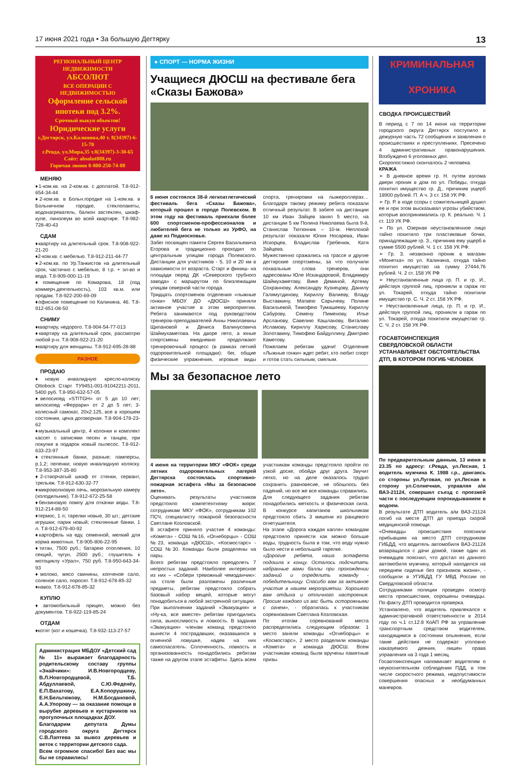17 июня 2021 года • За большую Дегтярку 13
РЕГИОНАЛЬНЫЙ ЦЕНТР НЕДВИЖИМОСТИ
АБСОЛЮТ
ВСЕ ОПЕРАЦИИ С НЕДВИЖИМОСТЬЮ
Оформление сельской ипотеки под 3.2%.
Срочный выкуп объектов!
Юридические услуги
г.Дегтярск, ул.Калинина,40 т. 8(34397)-6-15-70
г.Ревда, ул.Мира,35 т.8(34397)-3-30-65
Сайт: absolut888.ru
Горячая линия 8-800-250-74-88
МЕНЯЮ
♦1-ком.кв. на 2-ком.кв. с доплатой. Т.8-912-654-34-44
♦2-ком.кв. в Больн.городке на 1-ком.кв. в Больничном городке, стеклопакеты, водонагреватель, балкон застеклен, шкаф-купе, линолеум во всей квартире. Т.8-982-728-40-43
СДАМ
♦квартиру на длительный срок. Т.8-908-922-21-20
♦2-ком.кв. с мебелью. Т.8-912-211-44-77
♦2-ком.кв. по Ур.Танкистов на длительный срок, частично с мебелью, 8 т.р. + эл-во и вода. Т.8-909-000-11-19
♦помещение по Комарова, 18 (под коммерч.деятельность), 103 кв.м. или продам. Т.8-922-200-69-09
♦офисное помещение по Калинина, 46. Т.8-912-651-08-50
СНИМУ
♦квартиру, недорого. Т.8-904-54-77-013
♦квартиру на длительный срок, рассмотрю любой р-н. Т.8-908-922-21-20
♦квартиру для женщины. Т.8-912-695-28-88
РАЗНОЕ
ПРОДАЮ
♦новую инвалидную кресло-коляску Ottobock Старт ТУ9451-001-91042211-2011, 5400 руб. Т.8-950-632-57-05
♦велосипед «STITGH» от 5 до 10 лет; велосипед «Феррари» от 2 до 5 лет; 3-колесный самокат, 20х2.125, все в хорошем состоянии, цена договорная. Т.8-904-178-23-62
♦музыкальный центр, 4 колонки и комплект кассет с записями песен и танцев, при покупке в подарок новый пылесос. Т.8-912-633-23-97
♦стеклянные банки, разные; памперсы, р.1,2; пеленки; новую инвалидную коляску. Т.8-953-387-35-80
♦2-створчатый шкаф от стенки, сервант, трельяж. Т.8-912-630-32-77
♦микроволновую печь, морозильную камеру (холодильник). Т.8-912-672-25-58
♦бензиновую помпу для откачки воды. Т.8-912-214-88-50
♦термос, 1 л; тарелки новые, 30 шт.; детские игрушки; парик новый; стеклянные банки, 1 л. Т.8-912-679-40-92
♦картофель на еду, семенной, мелкий для корма животных. Т.8-905-806-22-95
♦титан, 7500 руб.; батарею отопления, 10 секций, чугун, 2500 руб.; глушитель к мотоциклу «Урал», 750 руб. Т.8-950-643-34-93
♦молоко, мясо свинины, копченое сало, соленое сало, поросят. Т.8-912-678-85-32
♦навоз. Т.8-912-678-85-32
КУПЛЮ
♦автомобильный прицеп, можно без документов. Т.8-922-119-85-24
ОТДАМ
♦котят (кот и кошечка). Т.8-932-113-27-57
Администрация МБДОУ «Детский сад № 11» выражает благодарность родительскому составу группы «Знайчики»: И.В.Новгородцеву, В.Л.Новгородцевой, Т.Б. Абдуллаевой, С.Ю.Феденёу, Е.П.Вахатову, Е.А.Копорушкину, Е.Н.Бельтюкову, Н.М.Богдановой, А.А.Упорову — за оказание помощи в вырубке деревьев и кустарников на прогулочных площадках ДОУ.
Благодарим депутата Думы городского округа Дегтярск С.В.Лаптева за вывоз деревьев и веток с территории детского сада.
Всем огромное спасибо! Без вас мы бы не справились!
● СПОРТ — НОРМА ЖИЗНИ
Учащиеся ДЮСШ на фестивале бега «Сказы Бажова»
6 июня состоялся 38-й легкоатлетический фестиваль бега «Сказы Бажова», который прошел в городе Полевском. В этом году на фестиваль приехали более 600 спортсменов-профессионалов и любителей бега не только из УрФО, на даже из Подмосковья.
Забег посвящен памяти Сергея Васильевича Егорова и традиционно проходил по центральным улицам города Полевского. Дистанции для участников - 5, 10 и 20 км в зависимости от возраста. Старт и финиш- на площади перед ДК «Северского трубного завода» с маршрутом по близлежащим улицам северной части города.
Тридцать спортсменов отделения «лыжные гонки» МБОУ ДО «ДЮСШ» приняли активное участие в этом мероприятии. Ребята занимаются под руководством тренеров-преподавателей Анны Николаевны Щипановой и Дениса Валинусовича Шаймухаметова. На дворе лето, а юные спортсмены ежедневно продолжают тренировочный процесс (в рамках летней оздоровительной площадки): бег, общие физические упражнения, игровые виды спорта, тренировки на лыжероллерах… Благодаря такому режиму ребята показали отличный результат. В забеге на дистанции 10 км Иван Зайцев занял 5 место, на дистанции 5 км Полина Николаева была 9-й, Станислав Тютюнник – 10-м. Неплохой результат показали Юлия Носарева, Иван Искорцев, Владислав Гребенюк, Катя Зайцева.
Мужественно сражались на трассе и другие дегтярские спортсмены, за что получили похвальные слова тренеров, они адресованы Юле Искандаровой, Владимиру Шаймухаметову, Вике Деминой, Артему Сохраннову, Александру Кузнецову, Данилу Галямутдинову, Кириллу Валиеву, Владу Выставкину, Матвею Сарычеву, Полине Васильевой, Тимофею Тумашееву, Кириллу Сабурову, Семену Пименову, Илье Арсланову, Савелию Кашланову, Виталию Исламову, Кириллу Харисову, Станиславу Золотавину, Тимофею Байдуллину, Дмитрию Каметову.
Пожелаем ребятам удачи! Отделение «Лыжные гонки» ждет ребят, кто любит спорт и готов стать сильным, смелым.
Мы за безопасное лето
4 июня на территории МКУ «ФОК» среди летних оздоровительных лагерей Дегтярска состоялась спортивно-пожарная эстафета «Мы за безопасное лето».
Оценивать результаты участников предстояло компетентному жюри: сотрудникам МКУ «ФОК», сотрудникам 102 ПСЧ, специалисту пожарной безопасности Светлане Козловской.
В эстафете приняло участие 4 команды: «Комета» - СОШ №16, «Огнеборцы» - СОШ №23, команда «ДЮСШ», «Космостарс» - СОШ №30. Команды были разделены на пары.
Всего ребятам предстояло преодолеть 7 непростых заданий. Наиболее интересное из них – «Собери тревожный чемоданчик»: на столе были разложены различные предметы, ребятам предстояло собрать базовый набор вещей, которые могут понадобиться в любой экстренной ситуации.
При выполнении заданий «Эвакуация» и «Ну-ка, все вместе» ребятам пригодились сила, выносливость и ловкость. В задании «Эвакуация» членам команд предстояло вынести 4 пострадавших, оказавшихся в огненной ловушке, надев на них самоспасатель. Сплоченность, ловкость и организованность понадобились ребятам также на другом этапе эстафеты. Здесь всем участникам команды предстояло пройти по узкой доске, обойдя друг друга. Звучит легко, но на деле оказалось трудно сохранить равновесие, не обошлось без падений, но все же все команды справились.
Для следующего задания ребятам понадобились меткость и физическая сила. В конкурсе капитанов школьникам предстояло сбить 3 мишени из ранцевого огнетушителя.
На этапе «Дорога каждая капля» командам предстояло принести как можно больше воды, трудность была в том, что воду нужно было нести в небольшой тарелке.
«Дорогие ребята, наша эстафета подошла к концу. Осталось подсчитать набранные вами баллы при прохождении заданий и определить команду - победительницу. Спасибо вам за активное участие в нашем мероприятии. Хорошего вам отдыха и отличного настроения. Просим каждого из вас быть осторожными с огнем», - обратилась к участникам соревнования Светлана Козловская.
По итогам соревнований места распределились следующим образом: 1 место заняли команды «Огнеборцы» и «Космостарс», 2 место разделили команды «Комета» и команда ДЮСШ. Всем участникам команд были вручены памятные призы.
КРИМИНАЛЬНАЯ
ХРОНИКА
СВОДКА ПРОИСШЕСТВИЙ
В период с 7 по 14 июня на территории городского округа Дегтярск поступило в дежурную часть 72 сообщения и заявления о происшествиях и преступлениях. Пресечено 4 административных правонарушения. Возбуждено 6 уголовных дел.
Скоропостижно скончалось 2 человека.
КРАЖА
➢ В дневное время гр. Н. путем взлома двери проник в дом по ул. Победы, откуда похитил имущество гр. Д., причинив ущерб 18900 рублей. П. А ч. 3 ст. 158 УК РФ.
➢ Гр. Р. в ходе ссоры с сожительницей душил ее и при этом высказывал угрозы убийством, которые воспринимались гр. К. реально. Ч. 1 ст. 119 УК РФ.
➢ По ул. Озерная неустановленное лицо тайно похитило три пластиковые бочки, принадлежащие гр. З., причинив ему ущерб в сумме 5500 рублей. Ч. 1 ст. 158 УК РФ.
➢ Гр. З. незаконно проник в магазин «Монетка» по ул. Калинина, откуда тайно похитил имущество на сумму 27444,76 рублей. Ч. 2 ст. 158 УК РФ
➢ Неустановленные лица гр. П. и гр. И., действуя группой лиц, проникли в гараж по ул. Токарей, откуда тайно похитили имущество гр. С. Ч. 2 ст. 158 УК РФ.
➢ Неустановленные лица, гр. П. и гр. И., действуя группой лиц, проникли в гараж по ул. Токарей, откуда похитили имущество гр. С. Ч. 2 ст. 158 УК РФ.
ГОСАВТОИНСПЕКЦИЯ СВЕРДЛОВСКОЙ ОБЛАСТИ УСТАНАВЛИВАЕТ ОБСТОЯТЕЛЬСТВА ДТП, В КОТОРОМ ПОГИБ ЧЕЛОВЕК
По предварительным данным, 13 июня в 23.35 по адресу: г.Ревда, ул.Лесная, 1 водитель мужчина К. 1988 г.р., двигаясь со стороны ул.Луговая, по ул.Лесная в сторону ул.Солнечная, управляя а/м ВАЗ-21124, совершил съезд с проезжей части с последующим опрокидыванием в водоем.
В результате ДТП водитель а/м ВАЗ-21124 погиб на месте ДТП до приезда скорой медицинской помощи.
«Очевидцы происшествия пояснили прибывшим на место ДТП сотрудникам ГИБДД, что водитель автомобиля ВАЗ-21124 возвращался с дачи домой, также один из очевидцев пояснил, что достал из данного автомобиля мужчину, который находился на переднем сиденье без признаков жизни», - сообщили в УГИБДД ГУ МВД России по Свердловской области.
Сотрудниками полиции проведен осмотр места происшествия, опрошены очевидцы. По факту ДТП проводится проверка.
Установлено, что водитель привлекался к административной ответственности в 2014 году по ч.1 ст.12.8 КоАП РФ за управление транспортным средством водителем, находящимся в состоянии опьянения, если такие действия не содержат уголовно наказуемого деяния, лишен права управления на 3 года 1 месяц.
Госавтоинспекция напоминает водителям о неукоснительном соблюдении ПДД, в том числе скоростного режима, недопустимости совершения опасных и необдуманных маневров.